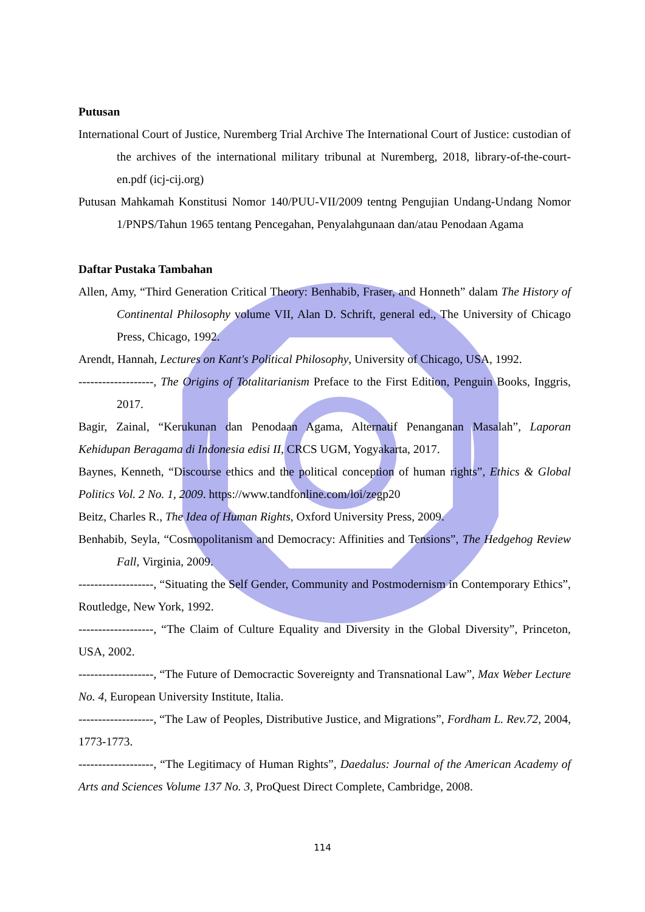Putusan
International Court of Justice, Nuremberg Trial Archive The International Court of Justice: custodian of the archives of the international military tribunal at Nuremberg, 2018, library-of-the-court-en.pdf (icj-cij.org)
Putusan Mahkamah Konstitusi Nomor 140/PUU-VII/2009 tentng Pengujian Undang-Undang Nomor 1/PNPS/Tahun 1965 tentang Pencegahan, Penyalahgunaan dan/atau Penodaan Agama
Daftar Pustaka Tambahan
Allen, Amy, “Third Generation Critical Theory: Benhabib, Fraser, and Honneth” dalam The History of Continental Philosophy volume VII, Alan D. Schrift, general ed., The University of Chicago Press, Chicago, 1992.
Arendt, Hannah, Lectures on Kant's Political Philosophy, University of Chicago, USA, 1992.
-------------------, The Origins of Totalitarianism Preface to the First Edition, Penguin Books, Inggris, 2017.
Bagir, Zainal, “Kerukunan dan Penodaan Agama, Alternatif Penanganan Masalah”, Laporan Kehidupan Beragama di Indonesia edisi II, CRCS UGM, Yogyakarta, 2017.
Baynes, Kenneth, “Discourse ethics and the political conception of human rights”, Ethics & Global Politics Vol. 2 No. 1, 2009. https://www.tandfonline.com/loi/zegp20
Beitz, Charles R., The Idea of Human Rights, Oxford University Press, 2009.
Benhabib, Seyla, “Cosmopolitanism and Democracy: Affinities and Tensions”, The Hedgehog Review Fall, Virginia, 2009.
-------------------, “Situating the Self Gender, Community and Postmodernism in Contemporary Ethics”, Routledge, New York, 1992.
-------------------, “The Claim of Culture Equality and Diversity in the Global Diversity”, Princeton, USA, 2002.
-------------------, “The Future of Democractic Sovereignty and Transnational Law”, Max Weber Lecture No. 4, European University Institute, Italia.
-------------------, “The Law of Peoples, Distributive Justice, and Migrations”, Fordham L. Rev.72, 2004, 1773-1773.
-------------------, “The Legitimacy of Human Rights”, Daedalus: Journal of the American Academy of Arts and Sciences Volume 137 No. 3, ProQuest Direct Complete, Cambridge, 2008.
114